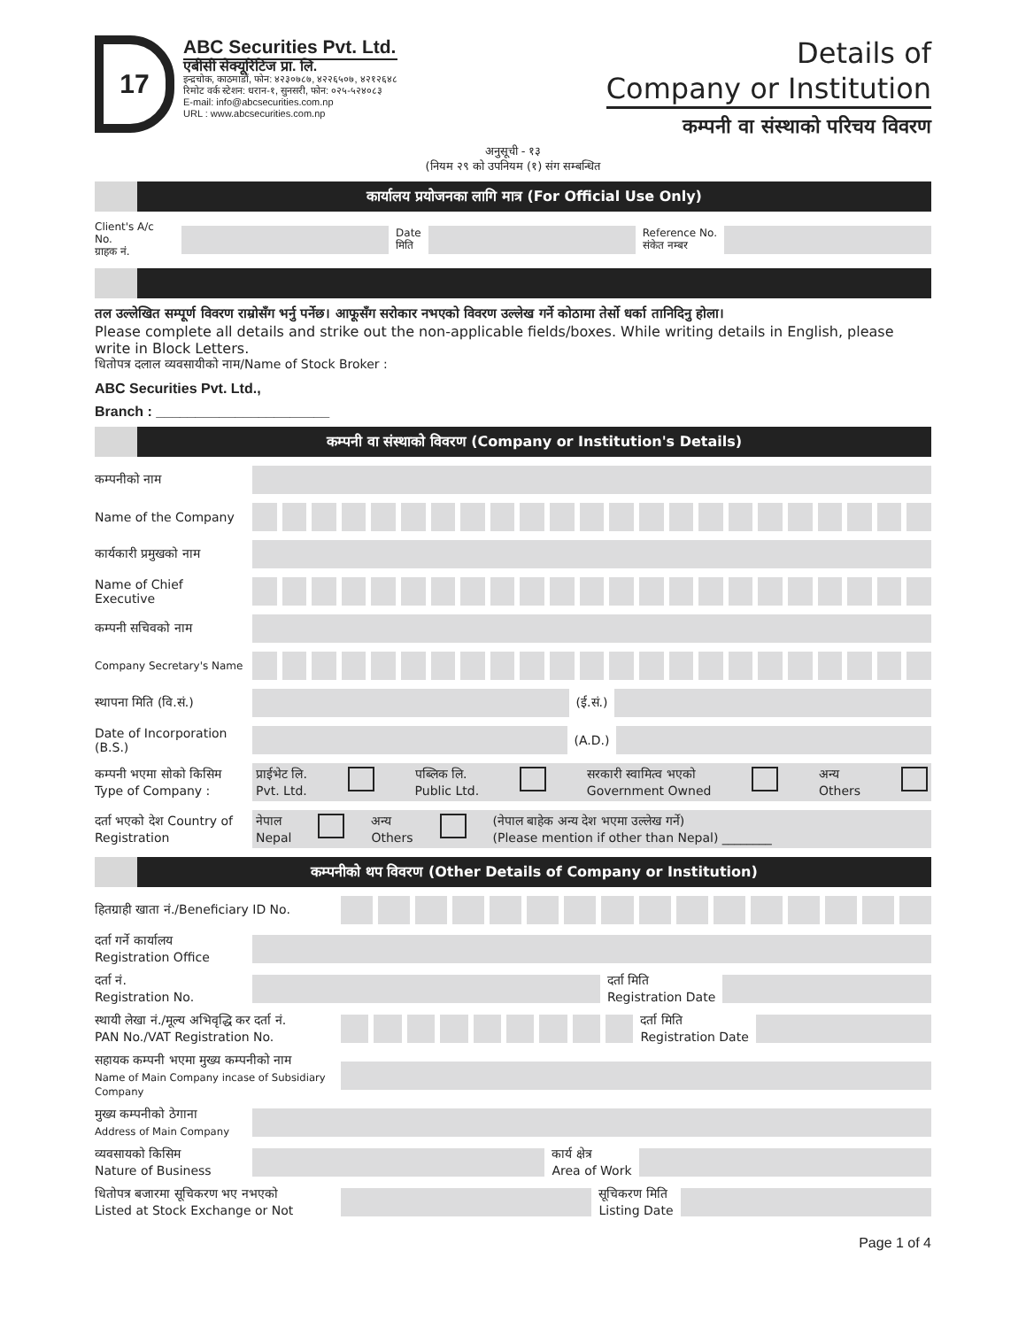17
ABC Securities Pvt. Ltd.
एबीसी सेक्यूरिटिज प्रा. लि.
इन्द्रचोक, काठमाडौं, फोन: ४२३०७८७, ४२२६५०७, ४२१२६४८
रिमोट वर्क स्टेशन: धरान-१, सुनसरी, फोन: ०२५-५२४०८३
E-mail: info@abcsecurities.com.np
URL : www.abcsecurities.com.np
Details of
Company or Institution
कम्पनी वा संस्थाको परिचय विवरण
अनुसूची - १३
(नियम २९ को उपनियम (१) संग सम्बन्धित
कार्यालय प्रयोजनका लागि मात्र (For Official Use Only)
Client's A/c No.
ग्राहक नं.
Date
मिति
Reference No.
संकेत नम्बर
तल उल्लेखित सम्पूर्ण विवरण राम्रोसँग भर्नु पर्नेछ। आफूसँग सरोकार नभएको विवरण उल्लेख गर्ने कोठामा तेर्सो धर्का तानिदिनु होला।
Please complete all details and strike out the non-applicable fields/boxes. While writing details in English, please write in Block Letters.
धितोपत्र दलाल व्यवसायीको नाम/Name of Stock Broker :
ABC Securities Pvt. Ltd.,
Branch : ______________________
कम्पनी वा संस्थाको विवरण (Company or Institution's Details)
कम्पनीको नाम
Name of the Company
कार्यकारी प्रमुखको नाम
Name of Chief Executive
कम्पनी सचिवको नाम
Company Secretary's Name
स्थापना मिति (वि.सं.)
(ई.सं.)
Date of Incorporation (B.S.)
(A.D.)
कम्पनी भएमा सोको किसिम Type of Company :
प्राईभेट लि.
Pvt. Ltd. पब्लिक लि.
Public Ltd. सरकारी स्वामित्व भएको
Government Owned अन्य
Others
दर्ता भएको देश Country of Registration
नेपाल
Nepal अन्य
Others (नेपाल बाहेक अन्य देश भएमा उल्लेख गर्ने)
(Please mention if other than Nepal) ________
कम्पनीको थप विवरण (Other Details of Company or Institution)
हितग्राही खाता नं./Beneficiary ID No.
दर्ता गर्ने कार्यालय
Registration Office
दर्ता नं.
Registration No.
दर्ता मिति
Registration Date
स्थायी लेखा नं./मूल्य अभिवृद्धि कर दर्ता नं.
PAN No./VAT Registration No.
दर्ता मिति
Registration Date
सहायक कम्पनी भएमा मुख्य कम्पनीको नाम
Name of Main Company incase of Subsidiary Company
मुख्य कम्पनीको ठेगाना
Address of Main Company
व्यवसायको किसिम
Nature of Business
कार्य क्षेत्र
Area of Work
धितोपत्र बजारमा सूचिकरण भए नभएको
Listed at Stock Exchange or Not
सूचिकरण मिति
Listing Date
Page 1 of 4